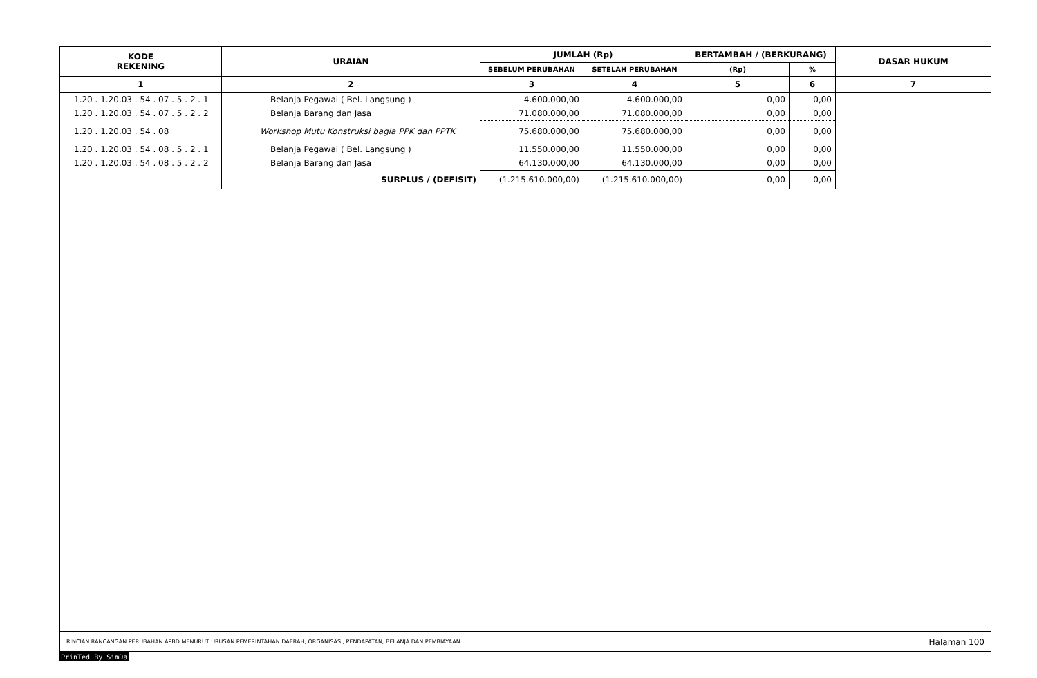| KODE REKENING | URAIAN | JUMLAH (Rp) | | BERTAMBAH / (BERKURANG) | | DASAR HUKUM |
| --- | --- | --- | --- | --- | --- | --- |
| | | SEBELUM PERUBAHAN | SETELAH PERUBAHAN | (Rp) | % | |
| 1 | 2 | 3 | 4 | 5 | 6 | 7 |
| 1.20 . 1.20.03 . 54 . 07 . 5 . 2 . 1 | Belanja Pegawai ( Bel. Langsung ) | 4.600.000,00 | 4.600.000,00 | 0,00 | 0,00 | |
| 1.20 . 1.20.03 . 54 . 07 . 5 . 2 . 2 | Belanja Barang dan Jasa | 71.080.000,00 | 71.080.000,00 | 0,00 | 0,00 | |
| 1.20 . 1.20.03 . 54 . 08 | Workshop Mutu Konstruksi bagia PPK dan PPTK | 75.680.000,00 | 75.680.000,00 | 0,00 | 0,00 | |
| 1.20 . 1.20.03 . 54 . 08 . 5 . 2 . 1 | Belanja Pegawai ( Bel. Langsung ) | 11.550.000,00 | 11.550.000,00 | 0,00 | 0,00 | |
| 1.20 . 1.20.03 . 54 . 08 . 5 . 2 . 2 | Belanja Barang dan Jasa | 64.130.000,00 | 64.130.000,00 | 0,00 | 0,00 | |
| | SURPLUS / (DEFISIT) | (1.215.610.000,00) | (1.215.610.000,00) | 0,00 | 0,00 | |
RINCIAN RANCANGAN PERUBAHAN APBD MENURUT URUSAN PEMERINTAHAN DAERAH, ORGANISASI, PENDAPATAN, BELANJA DAN PEMBIAYAAN Halaman 100
PrinTed By SimDa